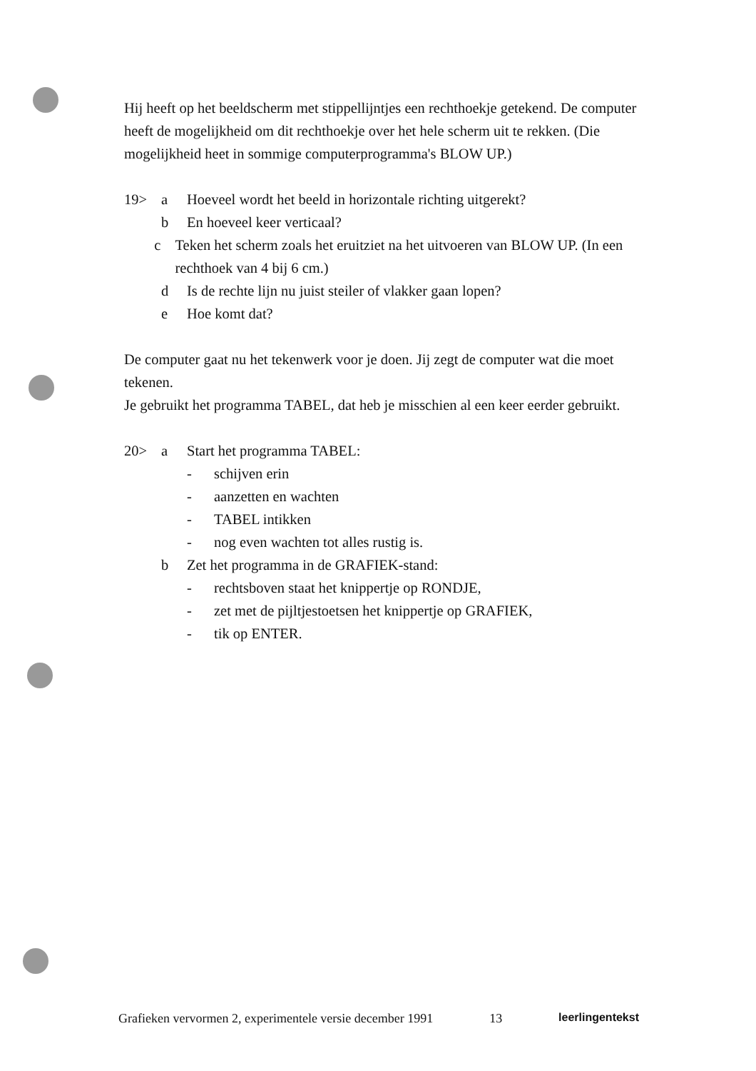Hij heeft op het beeldscherm met stippellijntjes een rechthoekje getekend. De computer heeft de mogelijkheid om dit rechthoekje over het hele scherm uit te rekken. (Die mogelijkheid heet in sommige computerprogramma's BLOW UP.)
19> a Hoeveel wordt het beeld in horizontale richting uitgerekt?
b En hoeveel keer verticaal?
c Teken het scherm zoals het eruitziet na het uitvoeren van BLOW UP. (In een rechthoek van 4 bij 6 cm.)
d Is de rechte lijn nu juist steiler of vlakker gaan lopen?
e Hoe komt dat?
De computer gaat nu het tekenwerk voor je doen. Jij zegt de computer wat die moet tekenen.
Je gebruikt het programma TABEL, dat heb je misschien al een keer eerder gebruikt.
20> a Start het programma TABEL:
- schijven erin
- aanzetten en wachten
- TABEL intikken
- nog even wachten tot alles rustig is.
b Zet het programma in de GRAFIEK-stand:
- rechtsboven staat het knippertje op RONDJE,
- zet met de pijltjestoetsen het knippertje op GRAFIEK,
- tik op ENTER.
Grafieken vervormen 2, experimentele versie december 1991 13 leerlingentekst